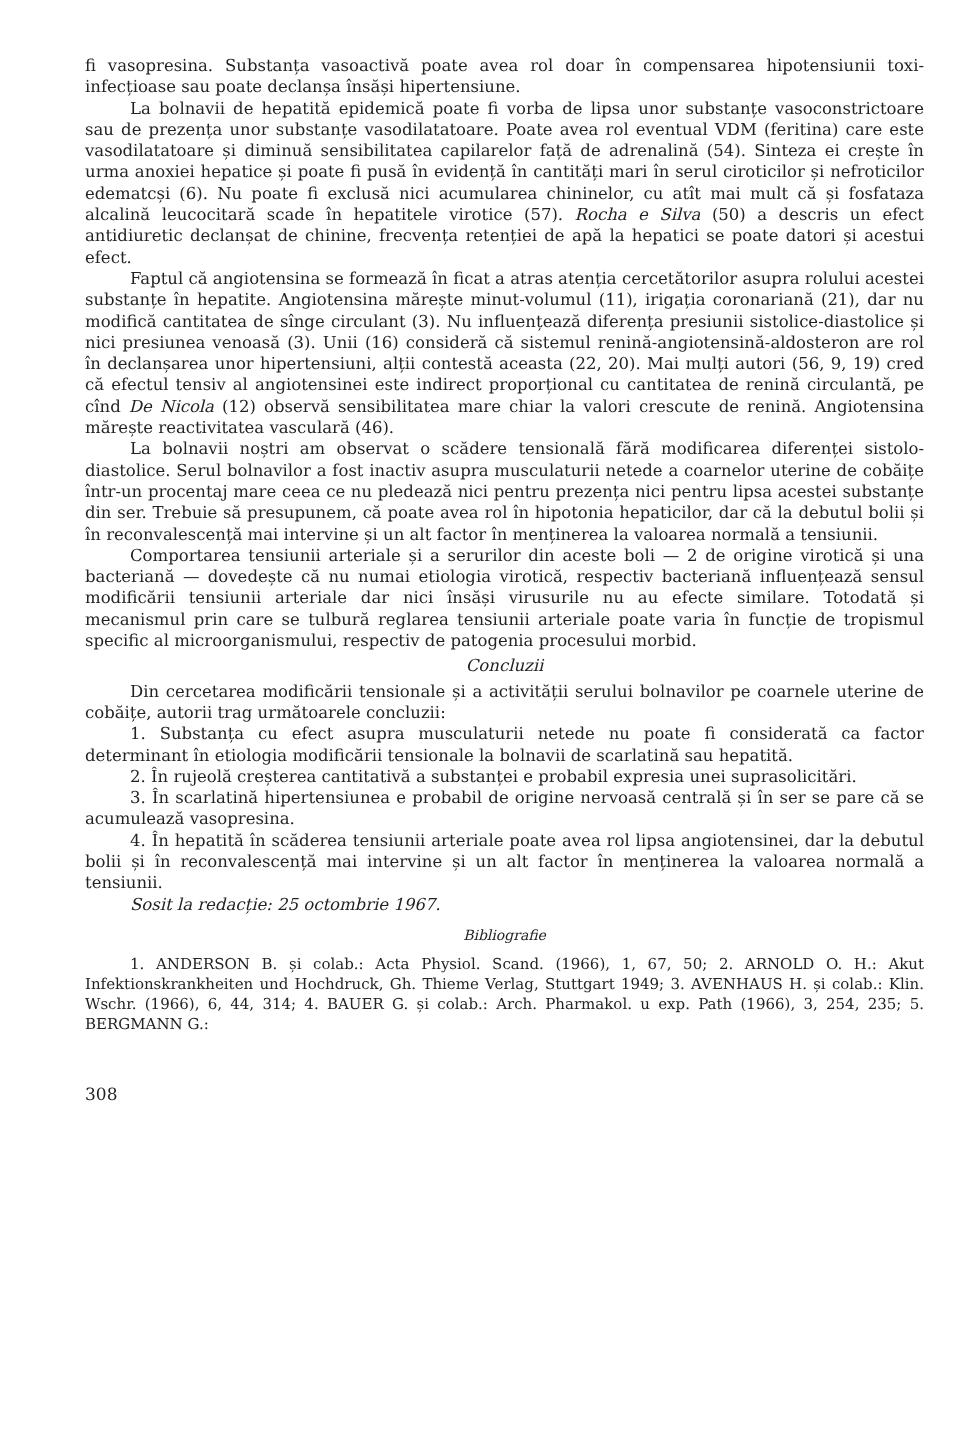fi vasopresina. Substanța vasoactivă poate avea rol doar în compensarea hipotensiunii toxi-infecțioase sau poate declanșa însăși hipertensiune.
La bolnavii de hepatită epidemică poate fi vorba de lipsa unor substanțe vasoconstrictoare sau de prezența unor substanțe vasodilatatoare. Poate avea rol eventual VDM (feritina) care este vasodilatatoare și diminuă sensibilitatea capilarelor față de adrenalină (54). Sinteza ei crește în urma anoxiei hepatice și poate fi pusă în evidență în cantități mari în serul ciroticilor și nefroticilor edematcși (6). Nu poate fi exclusă nici acumularea chininelor, cu atît mai mult că și fosfataza alcalină leucocitară scade în hepatitele virotice (57). Rocha e Silva (50) a descris un efect antidiuretic declanșat de chinine, frecvența retenției de apă la hepatici se poate datori și acestui efect.
Faptul că angiotensina se formează în ficat a atras atenția cercetătorilor asupra rolului acestei substanțe în hepatite. Angiotensina mărește minut-volumul (11), irigația coronariană (21), dar nu modifică cantitatea de sînge circulant (3). Nu influențează diferența presiunii sistolice-diastolice și nici presiunea venoasă (3). Unii (16) consideră că sistemul renină-angiotensină-aldosteron are rol în declanșarea unor hipertensiuni, alții contestă aceasta (22, 20). Mai mulți autori (56, 9, 19) cred că efectul tensiv al angiotensinei este indirect proporțional cu cantitatea de renină circulantă, pe cînd De Nicola (12) observă sensibilitatea mare chiar la valori crescute de renină. Angiotensina mărește reactivitatea vasculară (46).
La bolnavii noștri am observat o scădere tensională fără modificarea diferenței sistolo-diastolice. Serul bolnavilor a fost inactiv asupra musculaturii netede a coarnelor uterine de cobăițe într-un procentaj mare ceea ce nu pledează nici pentru prezența nici pentru lipsa acestei substanțe din ser. Trebuie să presupunem, că poate avea rol în hipotonia hepaticilor, dar că la debutul bolii și în reconvalescență mai intervine și un alt factor în menținerea la valoarea normală a tensiunii.
Comportarea tensiunii arteriale și a serurilor din aceste boli — 2 de origine virotică și una bacteriană — dovedește că nu numai etiologia virotică, respectiv bacteriană influențează sensul modificării tensiunii arteriale dar nici însăși virusurile nu au efecte similare. Totodată și mecanismul prin care se tulbură reglarea tensiunii arteriale poate varia în funcție de tropismul specific al microorganismului, respectiv de patogenia procesului morbid.
Concluzii
Din cercetarea modificării tensionale și a activității serului bolnavilor pe coarnele uterine de cobăițe, autorii trag următoarele concluzii:
1. Substanța cu efect asupra musculaturii netede nu poate fi considerată ca factor determinant în etiologia modificării tensionale la bolnavii de scarlatină sau hepatită.
2. În rujeolă creșterea cantitativă a substanței e probabil expresia unei suprasolicitări.
3. În scarlatină hipertensiunea e probabil de origine nervoasă centrală și în ser se pare că se acumulează vasopresina.
4. În hepatită în scăderea tensiunii arteriale poate avea rol lipsa angiotensinei, dar la debutul bolii și în reconvalescență mai intervine și un alt factor în menținerea la valoarea normală a tensiunii.
Sosit la redacție: 25 octombrie 1967.
Bibliografie
1. ANDERSON B. și colab.: Acta Physiol. Scand. (1966), 1, 67, 50; 2. ARNOLD O. H.: Akut Infektionskrankheiten und Hochdruck, Gh. Thieme Verlag, Stuttgart 1949; 3. AVENHAUS H. și colab.: Klin. Wschr. (1966), 6, 44, 314; 4. BAUER G. și colab.: Arch. Pharmakol. u exp. Path (1966), 3, 254, 235; 5. BERGMANN G.:
308